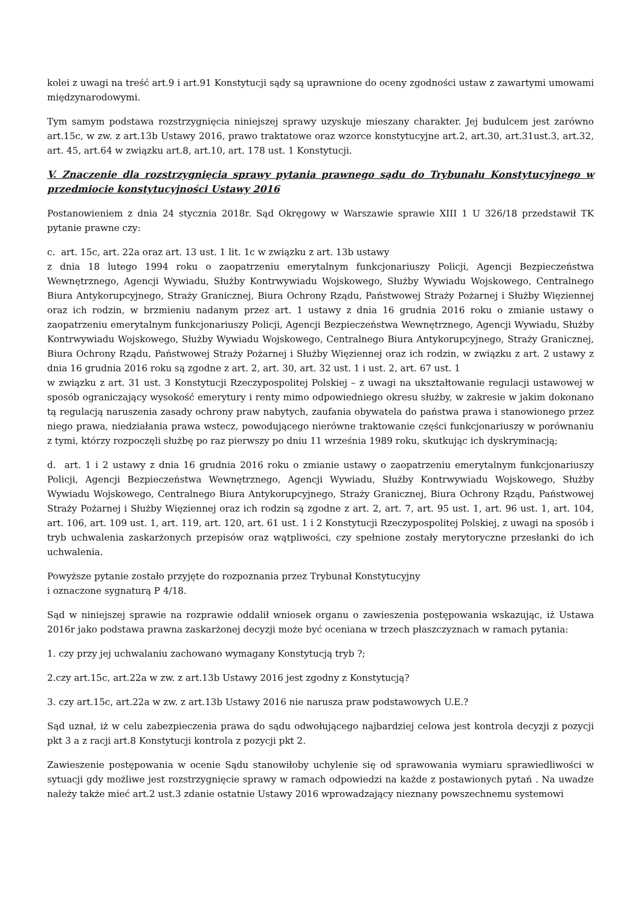kolei z uwagi na treść art.9 i art.91 Konstytucji sądy są uprawnione do oceny zgodności ustaw z zawartymi umowami międzynarodowymi.
Tym samym podstawa rozstrzygnięcia niniejszej sprawy uzyskuje mieszany charakter. Jej budulcem jest zarówno art.15c, w zw. z art.13b Ustawy 2016, prawo traktatowe oraz wzorce konstytucyjne art.2, art.30, art.31ust.3, art.32, art. 45, art.64 w związku art.8, art.10, art. 178 ust. 1 Konstytucji.
V. Znaczenie dla rozstrzygnięcia sprawy pytania prawnego sądu do Trybunału Konstytucyjnego w przedmiocie konstytucyjności Ustawy 2016
Postanowieniem z dnia 24 stycznia 2018r. Sąd Okręgowy w Warszawie sprawie XIII 1 U 326/18 przedstawił TK pytanie prawne czy:
c. art. 15c, art. 22a oraz art. 13 ust. 1 lit. 1c w związku z art. 13b ustawy
z dnia 18 lutego 1994 roku o zaopatrzeniu emerytalnym funkcjonariuszy Policji, Agencji Bezpieczeństwa Wewnętrznego, Agencji Wywiadu, Służby Kontrwywiadu Wojskowego, Służby Wywiadu Wojskowego, Centralnego Biura Antykorupcyjnego, Straży Granicznej, Biura Ochrony Rządu, Państwowej Straży Pożarnej i Służby Więziennej oraz ich rodzin, w brzmieniu nadanym przez art. 1 ustawy z dnia 16 grudnia 2016 roku o zmianie ustawy o zaopatrzeniu emerytalnym funkcjonariuszy Policji, Agencji Bezpieczeństwa Wewnętrznego, Agencji Wywiadu, Służby Kontrwywiadu Wojskowego, Służby Wywiadu Wojskowego, Centralnego Biura Antykorupcyjnego, Straży Granicznej, Biura Ochrony Rządu, Państwowej Straży Pożarnej i Służby Więziennej oraz ich rodzin, w związku z art. 2 ustawy z dnia 16 grudnia 2016 roku są zgodne z art. 2, art. 30, art. 32 ust. 1 i ust. 2, art. 67 ust. 1
w związku z art. 31 ust. 3 Konstytucji Rzeczypospolitej Polskiej – z uwagi na ukształtowanie regulacji ustawowej w sposób ograniczający wysokość emerytury i renty mimo odpowiedniego okresu służby, w zakresie w jakim dokonano tą regulacją naruszenia zasady ochrony praw nabytych, zaufania obywatela do państwa prawa i stanowionego przez niego prawa, niedziałania prawa wstecz, powodującego nierówne traktowanie części funkcjonariuszy w porównaniu z tymi, którzy rozpoczęli służbę po raz pierwszy po dniu 11 września 1989 roku, skutkując ich dyskryminacją;
d. art. 1 i 2 ustawy z dnia 16 grudnia 2016 roku o zmianie ustawy o zaopatrzeniu emerytalnym funkcjonariuszy Policji, Agencji Bezpieczeństwa Wewnętrznego, Agencji Wywiadu, Służby Kontrwywiadu Wojskowego, Służby Wywiadu Wojskowego, Centralnego Biura Antykorupcyjnego, Straży Granicznej, Biura Ochrony Rządu, Państwowej Straży Pożarnej i Służby Więziennej oraz ich rodzin są zgodne z art. 2, art. 7, art. 95 ust. 1, art. 96 ust. 1, art. 104, art. 106, art. 109 ust. 1, art. 119, art. 120, art. 61 ust. 1 i 2 Konstytucji Rzeczypospolitej Polskiej, z uwagi na sposób i tryb uchwalenia zaskarżonych przepisów oraz wątpliwości, czy spełnione zostały merytoryczne przesłanki do ich uchwalenia.
Powyższe pytanie zostało przyjęte do rozpoznania przez Trybunał Konstytucyjny
i oznaczone sygnaturą P 4/18.
Sąd w niniejszej sprawie na rozprawie oddalił wniosek organu o zawieszenia postępowania wskazując, iż Ustawa 2016r jako podstawa prawna zaskarżonej decyzji może być oceniana w trzech płaszczyznach w ramach pytania:
1. czy przy jej uchwalaniu zachowano wymagany Konstytucją tryb ?;
2.czy art.15c, art.22a w zw. z art.13b Ustawy 2016 jest zgodny z Konstytucją?
3. czy art.15c, art.22a w zw. z art.13b Ustawy 2016 nie narusza praw podstawowych U.E.?
Sąd uznał, iż w celu zabezpieczenia prawa do sądu odwołującego najbardziej celowa jest kontrola decyzji z pozycji pkt 3 a z racji art.8 Konstytucji kontrola z pozycji pkt 2.
Zawieszenie postępowania w ocenie Sądu stanowiłoby uchylenie się od sprawowania wymiaru sprawiedliwości w sytuacji gdy możliwe jest rozstrzygnięcie sprawy w ramach odpowiedzi na każde z postawionych pytań . Na uwadze należy także mieć art.2 ust.3 zdanie ostatnie Ustawy 2016 wprowadzający nieznany powszechnemu systemowi